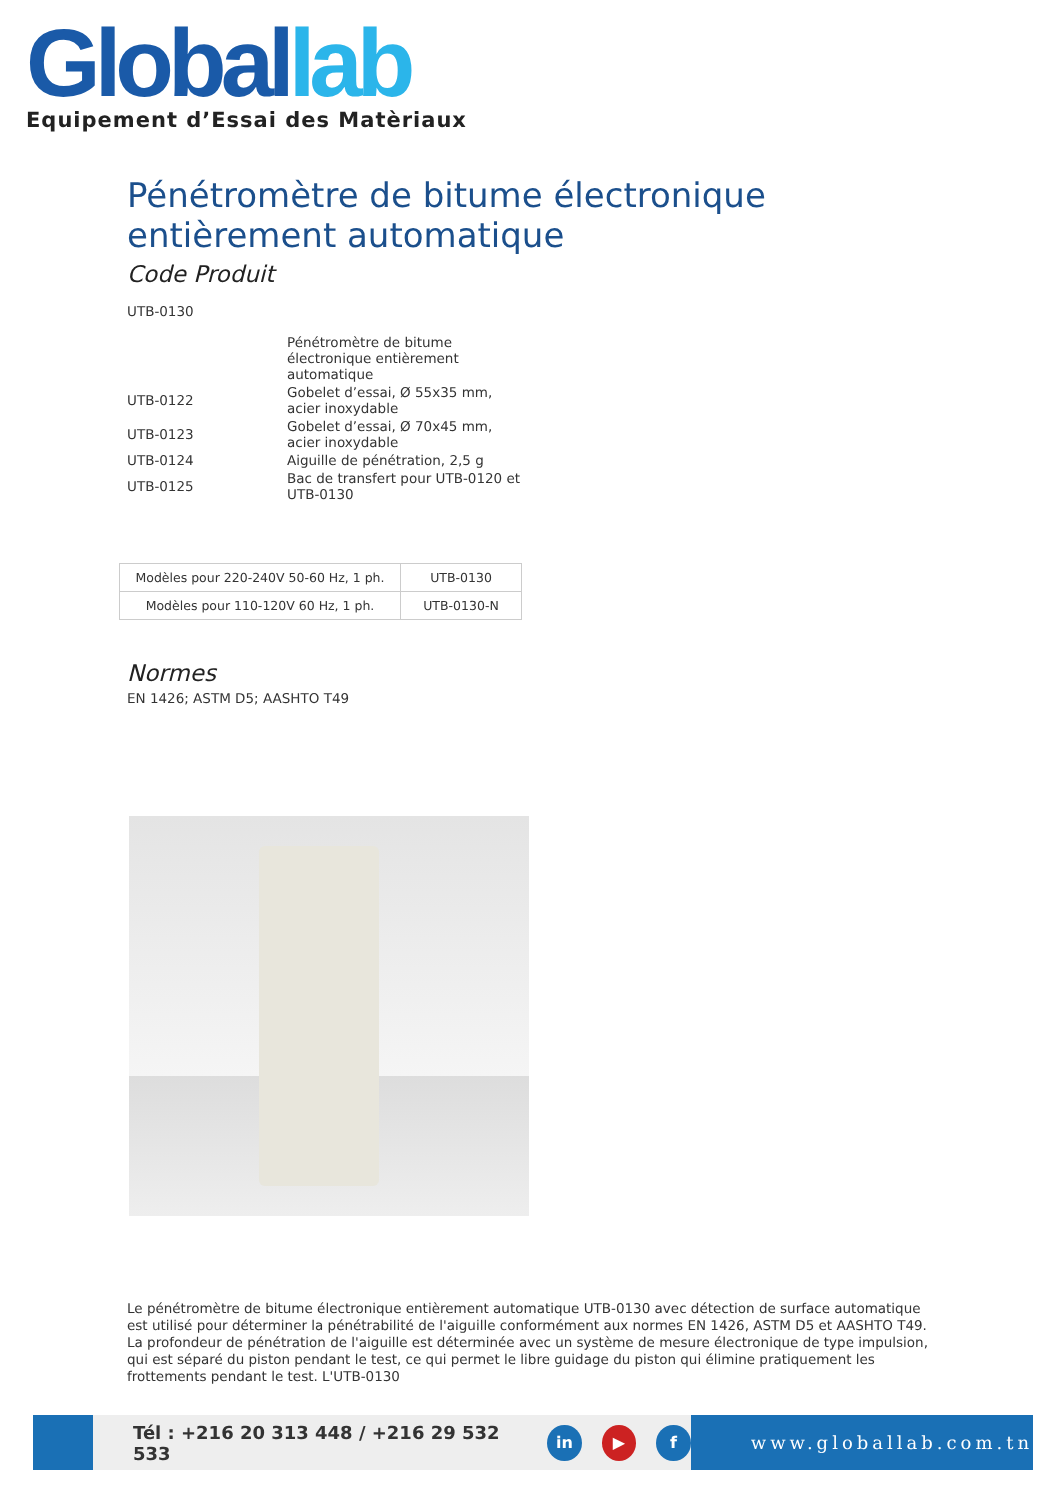Global lab
Equipement d’Essai des Matèriaux
Pénétromètre de bitume électronique entièrement automatique
Code Produit
UTB-0130
| | Pénétromètre de bitume électronique entièrement automatique |
| UTB-0122 | Gobelet d’essai, Ø 55x35 mm, acier inoxydable |
| UTB-0123 | Gobelet d’essai, Ø 70x45 mm, acier inoxydable |
| UTB-0124 | Aiguille de pénétration, 2,5 g |
| UTB-0125 | Bac de transfert pour UTB-0120 et UTB-0130 |
| Modèles pour 220-240V 50-60 Hz, 1 ph. | UTB-0130 |
| Modèles pour 110-120V 60 Hz, 1 ph. | UTB-0130-N |
Normes
EN 1426; ASTM D5; AASHTO T49
Le pénétromètre de bitume électronique entièrement automatique UTB-0130 avec détection de surface automatique est utilisé pour déterminer la pénétrabilité de l'aiguille conformément aux normes EN 1426, ASTM D5 et AASHTO T49. La profondeur de pénétration de l'aiguille est déterminée avec un système de mesure électronique de type impulsion, qui est séparé du piston pendant le test, ce qui permet le libre guidage du piston qui élimine pratiquement les frottements pendant le test. L'UTB-0130
Tél : +216 20 313 448 / +216 29 532 533 in ▶ f
www.globallab.com.tn